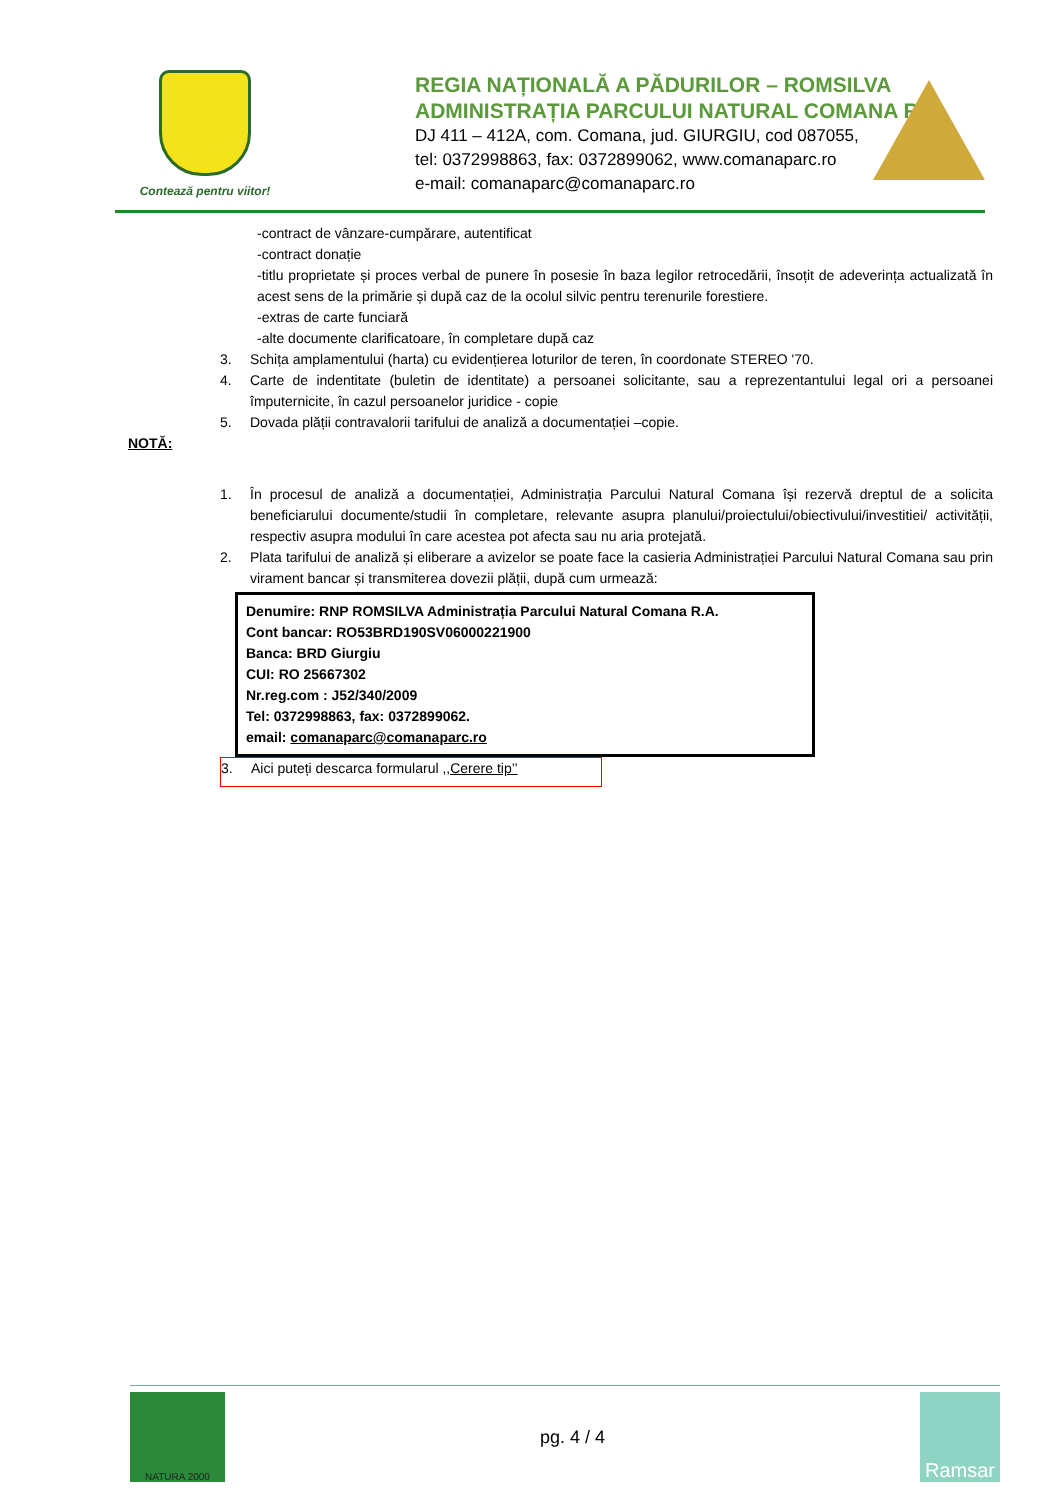Contează pentru viitor!
REGIA NAȚIONALĂ A PĂDURILOR – ROMSILVA
ADMINISTRAȚIA PARCULUI NATURAL COMANA R.A.
DJ 411 – 412A, com. Comana, jud. GIURGIU, cod 087055,
tel: 0372998863, fax: 0372899062, www.comanaparc.ro
e-mail: comanaparc@comanaparc.ro
-contract de vânzare-cumpărare, autentificat
-contract donație
-titlu proprietate și proces verbal de punere în posesie în baza legilor retrocedării, însoțit de adeverința actualizată în acest sens de la primărie și după caz de la ocolul silvic pentru terenurile forestiere.
-extras de carte funciară
-alte documente clarificatoare, în completare după caz
3. Schița amplamentului (harta) cu evidențierea loturilor de teren, în coordonate STEREO '70.
4. Carte de indentitate (buletin de identitate) a persoanei solicitante, sau a reprezentantului legal ori a persoanei împuternicite, în cazul persoanelor juridice - copie
5. Dovada plății contravalorii tarifului de analiză a documentației –copie.
NOTĂ:
1. În procesul de analiză a documentației, Administrația Parcului Natural Comana își rezervă dreptul de a solicita beneficiarului documente/studii în completare, relevante asupra planului/proiectului/obiectivului/investitiei/ activității, respectiv asupra modului în care acestea pot afecta sau nu aria protejată.
2. Plata tarifului de analiză și eliberare a avizelor se poate face la casieria Administrației Parcului Natural Comana sau prin virament bancar și transmiterea dovezii plății, după cum urmează:
Denumire: RNP ROMSILVA Administrația Parcului Natural Comana R.A.
Cont bancar: RO53BRD190SV06000221900
Banca: BRD Giurgiu
CUI: RO 25667302
Nr.reg.com : J52/340/2009
Tel: 0372998863, fax: 0372899062.
email: comanaparc@comanaparc.ro
3. Aici puteți descarca formularul ,,Cerere tip’’
NATURA 2000
pg. 4 / 4
Ramsar